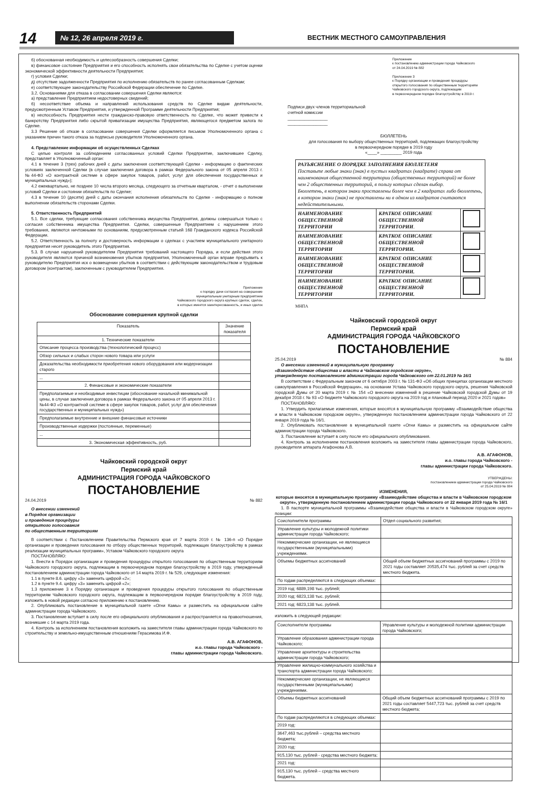14
№ 12, 26 апреля 2019 г.
ВЕСТНИК МЕСТНОГО САМОУПРАВЛЕНИЯ
б) обоснованная необходимость и целесообразность совершения Сделки;
в) финансовое состояние Предприятия и его способность исполнять свои обязательства по Сделке с учетом оценки экономической эффективности деятельности Предприятия;
г) условия Сделки;
д) отсутствие задолженности Предприятия по исполнению обязательств по ранее согласованным Сделкам;
е) соответствующее законодательству Российской Федерации обеспечение по Сделке.
3.2. Основаниями для отказа в согласовании совершения Сделки являются:
а) представление Предприятием недостоверных сведений;
б) несоответствие объема и направлений использования средств по Сделке видам деятельности, предусмотренным Уставом Предприятия, и утвержденной Программе деятельности Предприятия;
в) неспособность Предприятия нести гражданско-правовую ответственность по Сделке, что может привести к банкротству Предприятия либо скрытой приватизации имущества Предприятия, являющегося предметом залога по Сделке.
3.3 Решение об отказе в согласовании совершения Сделки оформляется письмом Уполномоченного органа с указанием причин такого отказа за подписью руководителя Уполномоченного органа.
4. Представление информации об осуществленных Сделках
С целью контроля за соблюдением согласованных условий Сделки Предприятие, заключившее Сделку, представляет в Уполномоченный орган:
4.1 в течение 3 (трех) рабочих дней с даты заключения соответствующей Сделки - информацию о фактических условиях заключенной Сделки (в случае заключения договора в рамках Федерального закона от 05 апреля 2013 г. №44-ФЗ «О контрактной системе в сфере закупок товаров, работ, услуг для обеспечения государственных и муниципальных нужд»);
4.2 ежеквартально, не позднее 10 числа второго месяца, следующего за отчетным кварталом, - отчет о выполнении условий Сделки и состоянии обязательств по Сделке;
4.3 в течение 10 (десяти) дней с даты окончания исполнения обязательств по Сделке - информацию о полном выполнении обязательств сторонами Сделки.
5. Ответственность Предприятий
5.1. Все сделки, требующие согласования собственника имущества Предприятия, должны совершаться только с согласия собственника имущества Предприятия. Сделки, совершенные Предприятием с нарушением этого требования, являются ничтожными по основаниям, предусмотренным статьей 168 Гражданского кодекса Российской Федерации.
5.2. Ответственность за полноту и достоверность информации о сделках с участием муниципального унитарного предприятия несет руководитель этого Предприятия.
5.3. В случае нарушений руководителем Предприятия требований настоящего Порядка, и если действия этого руководителя являются причиной возникновения убытков предприятия, Уполномоченный орган вправе предъявить к руководителю Предприятия иск о возмещении убытков в соответствии с действующим законодательством и трудовым договором (контрактом), заключенным с руководителем Предприятия.
Приложение
к порядку дачи согласия на совершение
муниципальным унитарным предприятием
Чайковского городского округа крупных сделок, сделок,
в которых имеется заинтересованность, и иных сделок
Обоснование совершения крупной сделки
| Показатель | Значение показателя |
| --- | --- |
| 1. Технические показатели | |
| Описание процесса производства (технологический процесс) | |
| Обзор сильных и слабых сторон нового товара или услуги | |
| Доказательства необходимости приобретения нового оборудования или модернизации старого | |
| ... | |
| 2. Финансовые и экономические показатели | |
| Предполагаемые и необходимые инвестиции (обоснование начальной минимальной цены, в случае заключения договора в рамках Федерального закона от 05 апреля 2013 г. №44-ФЗ «О контрактной системе в сфере закупок товаров, работ, услуг для обеспечения государственных и муниципальных нужд») | |
| Предполагаемые внутренние и внешние финансовые источники | |
| Производственные издержки (постоянные, переменные) | |
| ... | |
| 3. Экономическая эффективность, руб. | |
Чайковский городской округ
Пермский край
АДМИНИСТРАЦИЯ ГОРОДА ЧАЙКОВСКОГО
ПОСТАНОВЛЕНИЕ
24.04.2019 № 882
О внесении изменений
в Порядок организации
и проведения процедуры
открытого голосования
по общественным территориям
В соответствии с Постановлением Правительства Пермского края от 7 марта 2019 г. № 136-п «О Порядке организации и проведения голосования по отбору общественных территорий, подлежащих благоустройству в рамках реализации муниципальных программ», Уставом Чайковского городского округа
ПОСТАНОВЛЯЮ:
1. Внести в Порядок организации и проведения процедуры открытого голосования по общественным территориям Чайковского городского округа, подлежащим в первоочередном порядке благоустройству в 2019 году, утвержденный постановлением администрации города Чайковского от 14 марта 2019 г. № 529, следующие изменения:
1.1 в пункте 8.6. цифру «3» заменить цифрой «2»;
1.2 в пункте 9.4. цифру «3» заменить цифрой «2»;
1.3 приложение 3 к Порядку организации и проведения процедуры открытого голосования по общественным территориям Чайковского городского округа, подлежащим в первоочередном порядке благоустройству в 2019 году, изложить в новой редакции согласно приложению к постановлению.
2. Опубликовать постановление в муниципальной газете «Огни Камы» и разместить на официальном сайте администрации города Чайковского.
3. Постановление вступает в силу после его официального опубликования и распространяется на правоотношения, возникшие с 14 марта 2019 года.
4. Контроль за исполнением постановления возложить на заместителя главы администрации города Чайковского по строительству и земельно-имущественным отношениям Герасимова И.Ф.
А.В. АГАФОНОВ,
и.о. главы города Чайковского -
главы администрации города Чайковского.
Приложение
к постановлению администрации города Чайковского
от 24.04.2019 № 882
Приложение 3
к Порядку организации и проведения процедуры
открытого голосования по общественным территориям
Чайковского городского округа, подлежащим
в первоочередном порядке благоустройству в 2019 г.
Подписи двух членов территориальной
счетной комиссии
_________________
_________________
БЮЛЛЕТЕНЬ
для голосования по выбору общественных территорий, подлежащих благоустройству
в первоочередном порядке в 2019 году
«____» _________ 2019 года
| РАЗЪЯСНЕНИЕ О ПОРЯДКЕ ЗАПОЛНЕНИЯ БЮЛЛЕТЕНЯ Поставьте любые знаки (знак) в пустых квадратах (квадрате) справа от наименования общественной территории (общественных территорий) не более чем 2 общественных территорий, в пользу которых сделан выбор. Бюллетень, в котором знаки проставлены более чем в 2 квадратах либо бюллетень, в котором знаки (знак) не проставлены ни в одном из квадратов считаются недействительными. | | |
| НАИМЕНОВАНИЕ ОБЩЕСТВЕННОЙ ТЕРРИТОРИИ | КРАТКОЕ ОПИСАНИЕ ОБЩЕСТВЕННОЙ ТЕРРИТОРИИ . | |
| НАИМЕНОВАНИЕ ОБЩЕСТВЕННОЙ ТЕРРИТОРИИ | КРАТКОЕ ОПИСАНИЕ ОБЩЕСТВЕННОЙ ТЕРРИТОРИИ. | |
| НАИМЕНОВАНИЕ ОБЩЕСТВЕННОЙ ТЕРРИТОРИИ | КРАТКОЕ ОПИСАНИЕ ОБЩЕСТВЕННОЙ ТЕРРИТОРИИ. | |
| НАИМЕНОВАНИЕ ОБЩЕСТВЕННОЙ ТЕРРИТОРИИ | КРАТКОЕ ОПИСАНИЕ ОБЩЕСТВЕННОЙ ТЕРРИТОРИИ. | |
МНПА
Чайковский городской округ
Пермский край
АДМИНИСТРАЦИЯ ГОРОДА ЧАЙКОВСКОГО
ПОСТАНОВЛЕНИЕ
25.04.2019 № 884
О внесении изменений в муниципальную программу
«Взаимодействие общества и власти в Чайковском городском округе»,
утвержденную постановлением администрации города Чайковского от 22.01.2019 № 16/1
В соответствии с Федеральным законом от 6 октября 2003 г. № 131-ФЗ «Об общих принципах организации местного самоуправления в Российской Федерации», на основании Устава Чайковского городского округа, решения Чайковской городской Думы от 20 марта 2019 г. № 154 «О внесении изменений в решение Чайковской городской Думы от 19 декабря 2018 г. № 93 «О бюджете Чайковского городского округа на 2019 год и плановый период 2020 и 2021 годов»
ПОСТАНОВЛЯЮ:
1. Утвердить прилагаемые изменения, которые вносятся в муниципальную программу «Взаимодействие общества и власти в Чайковском городском округе», утвержденную постановлением администрации города Чайковского от 22 января 2019 года № 16/1.
2. Опубликовать постановление в муниципальной газете «Огни Камы» и разместить на официальном сайте администрации города Чайковского.
3. Постановление вступает в силу после его официального опубликования.
4. Контроль за исполнением постановления возложить на заместителя главы администрации города Чайковского, руководителя аппарата Агафонова А.В.
А.В. АГАФОНОВ,
и.о. главы города Чайковского -
главы администрации города Чайковского.
УТВЕРЖДЕНЫ:
постановлением администрации города Чайковского
от 25.04.2019 № 884
ИЗМЕНЕНИЯ,
которые вносятся в муниципальную программу «Взаимодействие общества и власти в Чайковском городском округе», утвержденную постановлением администрации города Чайковского от 22 января 2019 года № 16/1
1. В паспорте муниципальной программы «Взаимодействие общества и власти в Чайковском городском округе» позиции:
| Соисполнители программы | Отдел социального развития; |
| Управление культуры и молодежной политики администрации города Чайковского; | |
| Некоммерческие организации, не являющиеся государственными (муниципальными) учреждениями. | |
| Объемы бюджетных ассигнований | Общий объем бюджетных ассигнований программы с 2019 по 2021 годы составляет 20535,474 тыс. рублей за счет средств местного бюджета. |
| По годам распределяются в следующих объемах: | |
| 2019 год: 6889,198 тыс. рублей; | |
| 2020 год: 6823,138 тыс. рублей; | |
| 2021 год: 6823,138 тыс. рублей. | |
изложить в следующей редакции:
| Соисполнители программы | Управление культуры и молодежной политики администрации города Чайковского; |
| Управление образования администрации города Чайковского; | |
| Управление архитектуры и строительства администрации города Чайковского; | |
| Управление жилищно-коммунального хозяйства и транспорта администрации города Чайковского; | |
| Некоммерческие организации, не являющиеся государственными (муниципальными) учреждениями. | |
| Объемы бюджетных ассигнований | Общий объем бюджетных ассигнований программы с 2019 по 2021 годы составляет 5447,723 тыс. рублей за счет средств местного бюджета; |
| По годам распределяются в следующих объемах: | |
| 2019 год: | |
| 3647,463 тыс.рублей – средства местного бюджета; | |
| 2020 год: | |
| 915,130 тыс. рублей - средства местного бюджета; | |
| 2021 год: | |
| 915,130 тыс. рублей – средства местного бюджета. | |